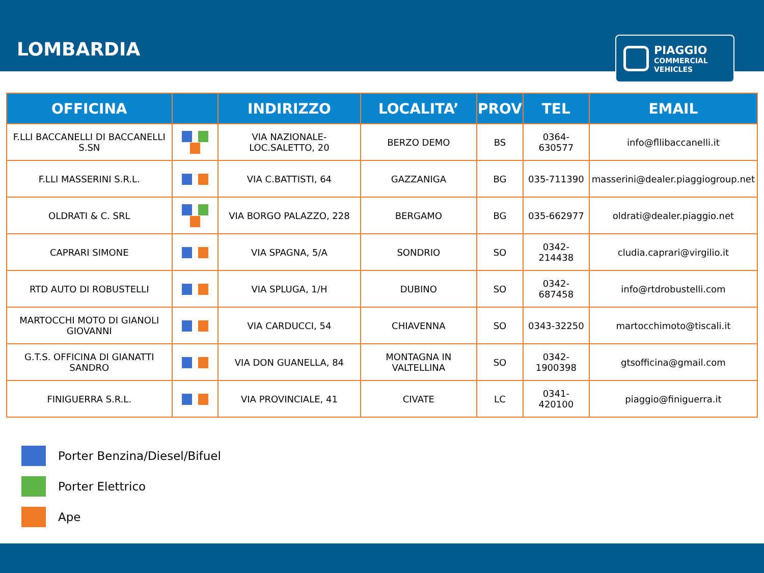LOMBARDIA
PIAGGIO
COMMERCIAL
VEHICLES
| OFFICINA | | INDIRIZZO | LOCALITA’ | PROV | TEL | EMAIL |
| --- | --- | --- | --- | --- | --- | --- |
| F.LLI BACCANELLI DI BACCANELLI S.SN | | VIA NAZIONALE-LOC.SALETTO, 20 | BERZO DEMO | BS | 0364-630577 | info@fllibaccanelli.it |
| F.LLI MASSERINI S.R.L. | | VIA C.BATTISTI, 64 | GAZZANIGA | BG | 035-711390 | masserini@dealer.piaggiogroup.net |
| OLDRATI & C. SRL | | VIA BORGO PALAZZO, 228 | BERGAMO | BG | 035-662977 | oldrati@dealer.piaggio.net |
| CAPRARI SIMONE | | VIA SPAGNA, 5/A | SONDRIO | SO | 0342-214438 | cludia.caprari@virgilio.it |
| RTD AUTO DI ROBUSTELLI | | VIA SPLUGA, 1/H | DUBINO | SO | 0342-687458 | info@rtdrobustelli.com |
| MARTOCCHI MOTO DI GIANOLI GIOVANNI | | VIA CARDUCCI, 54 | CHIAVENNA | SO | 0343-32250 | martocchimoto@tiscali.it |
| G.T.S. OFFICINA DI GIANATTI SANDRO | | VIA DON GUANELLA, 84 | MONTAGNA IN VALTELLINA | SO | 0342-1900398 | gtsofficina@gmail.com |
| FINIGUERRA S.R.L. | | VIA PROVINCIALE, 41 | CIVATE | LC | 0341-420100 | piaggio@finiguerra.it |
Porter Benzina/Diesel/Bifuel
Porter Elettrico
Ape